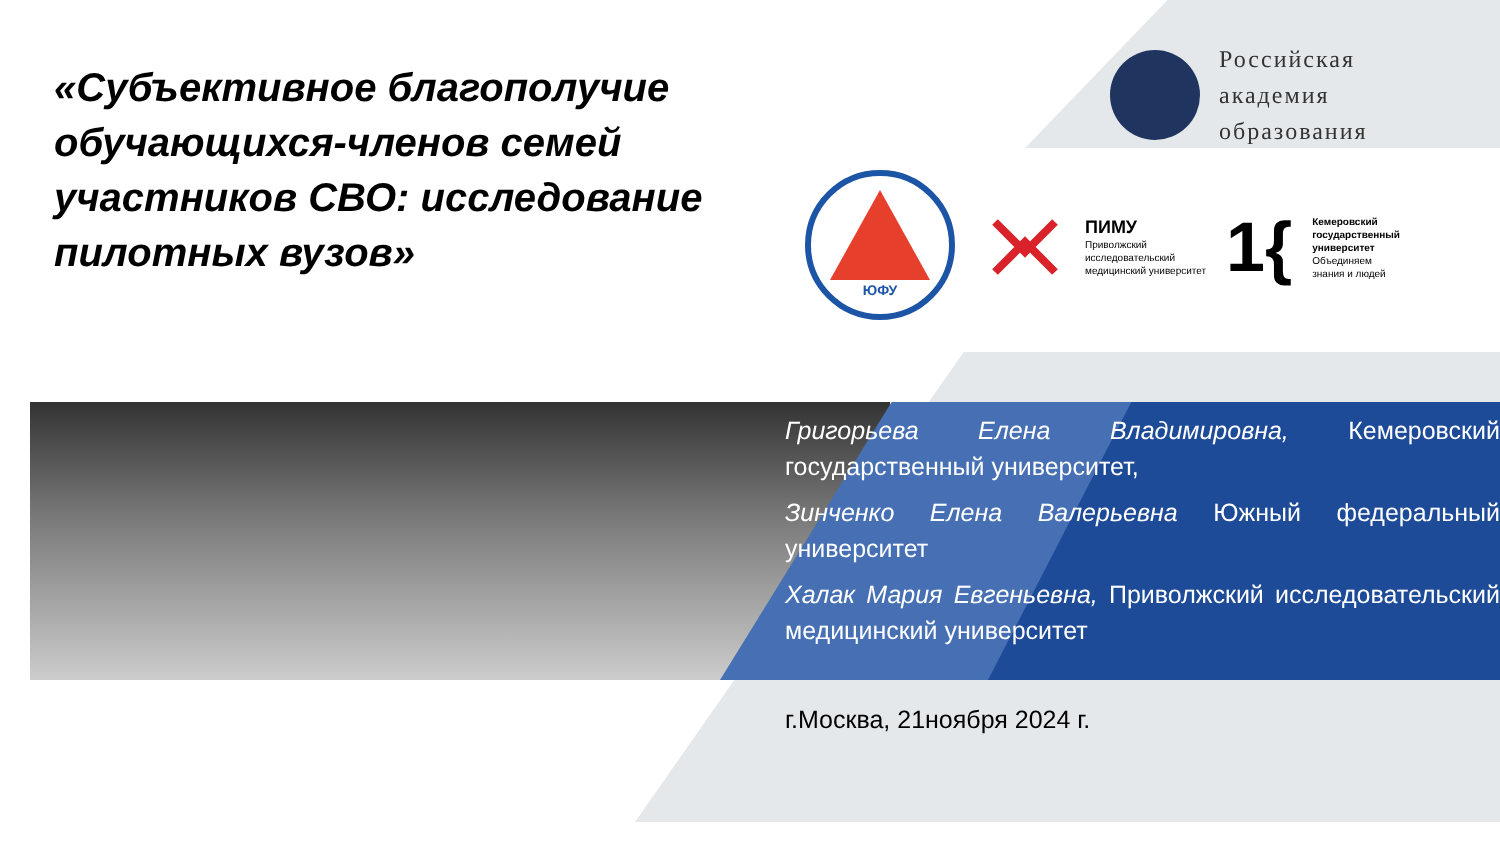«Субъективное благополучие обучающихся-членов семей участников СВО: исследование пилотных вузов»
Российская
академия
образования
ЮФУ
ПИМУ
Приволжский
исследовательский
медицинский университет
1{
Кемеровский
государственный
университет
Объединяем
знания и людей
Григорьева Елена Владимировна, Кемеровский государственный университет,
Зинченко Елена Валерьевна Южный федеральный университет
Халак Мария Евгеньевна, Приволжский исследовательский медицинский университет
г.Москва, 21ноября 2024 г.